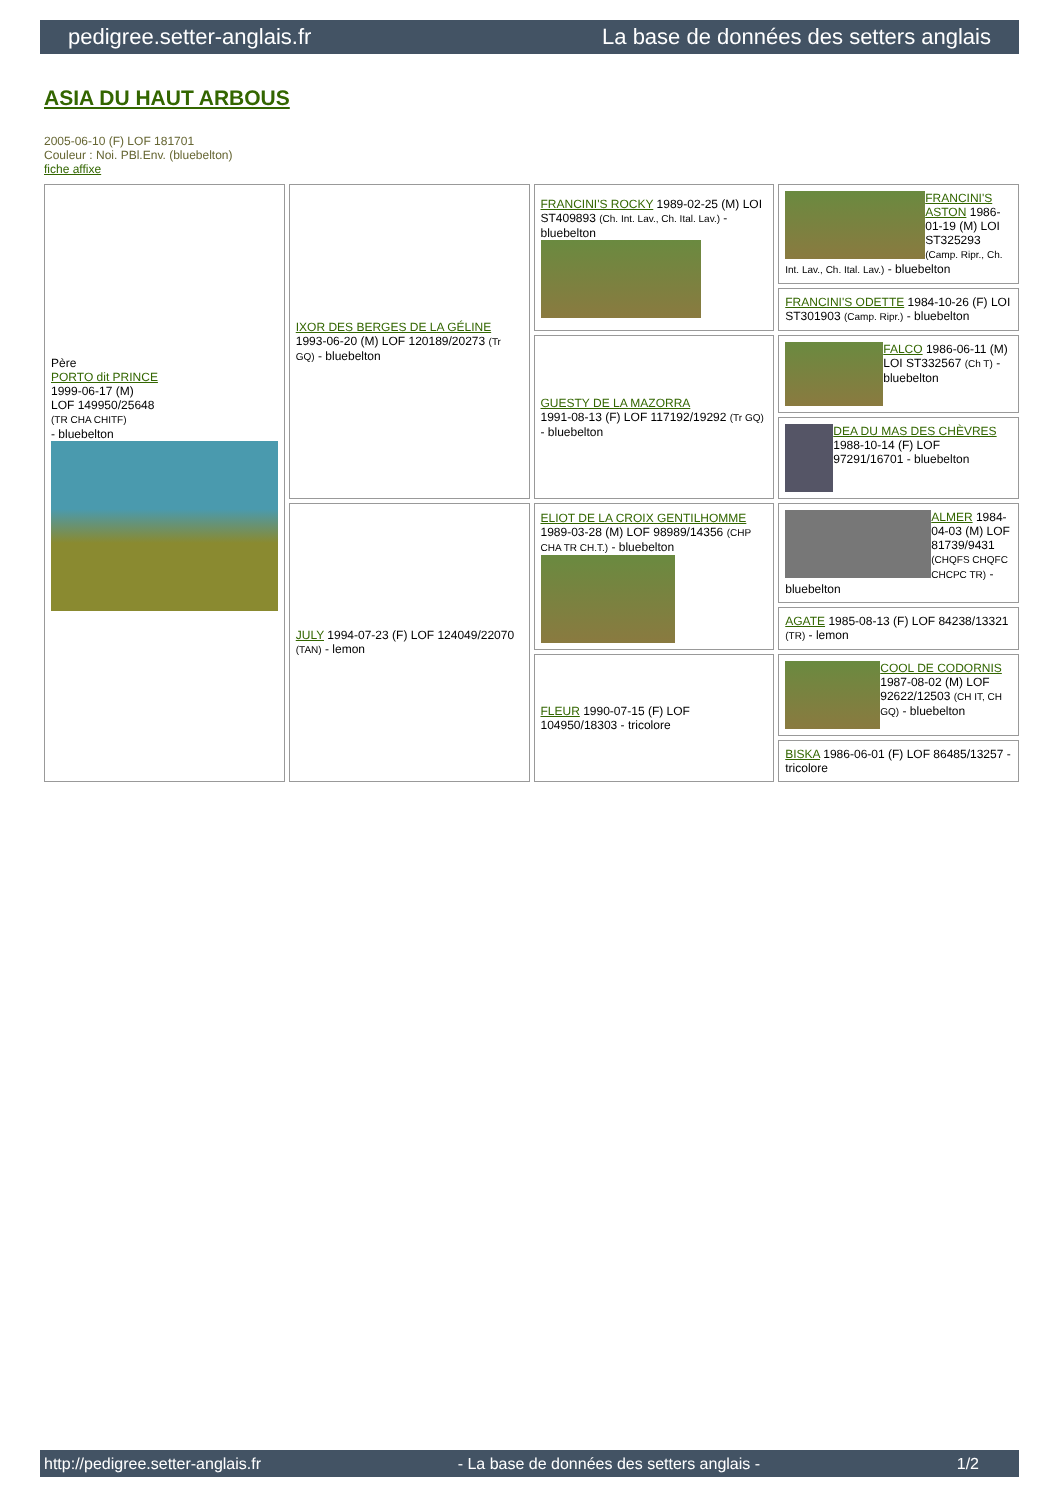pedigree.setter-anglais.fr La base de données des setters anglais
ASIA DU HAUT ARBOUS
2005-06-10 (F) LOF 181701
Couleur : Noi. PBl.Env. (bluebelton)
fiche affixe
| Père PORTO dit PRINCE 1999-06-17 (M) LOF 149950/25648 (TR CHA CHITF) - bluebelton | IXOR DES BERGES DE LA GÉLINE 1993-06-20 (M) LOF 120189/20273 (Tr GQ) - bluebelton | FRANCINI'S ROCKY 1989-02-25 (M) LOI ST409893 (Ch. Int. Lav., Ch. Ital. Lav.) - bluebelton | FRANCINI'S ASTON 1986-01-19 (M) LOI ST325293 (Camp. Ripr., Ch. Int. Lav., Ch. Ital. Lav.) - bluebelton |
| | | | FRANCINI'S ODETTE 1984-10-26 (F) LOI ST301903 (Camp. Ripr.) - bluebelton |
| | | GUESTY DE LA MAZORRA 1991-08-13 (F) LOF 117192/19292 (Tr GQ) - bluebelton | FALCO 1986-06-11 (M) LOI ST332567 (Ch T) - bluebelton |
| | | | DEA DU MAS DES CHÈVRES 1988-10-14 (F) LOF 97291/16701 - bluebelton |
| | JULY 1994-07-23 (F) LOF 124049/22070 (TAN) - lemon | ELIOT DE LA CROIX GENTILHOMME 1989-03-28 (M) LOF 98989/14356 (CHP CHA TR CH.T.) - bluebelton | ALMER 1984-04-03 (M) LOF 81739/9431 (CHQFS CHQFC CHCPC TR) - bluebelton |
| | | | AGATE 1985-08-13 (F) LOF 84238/13321 (TR) - lemon |
| | | FLEUR 1990-07-15 (F) LOF 104950/18303 - tricolore | COOL DE CODORNIS 1987-08-02 (M) LOF 92622/12503 (CH IT, CH GQ) - bluebelton |
| | | | BISKA 1986-06-01 (F) LOF 86485/13257 - tricolore |
http://pedigree.setter-anglais.fr - La base de données des setters anglais - 1/2